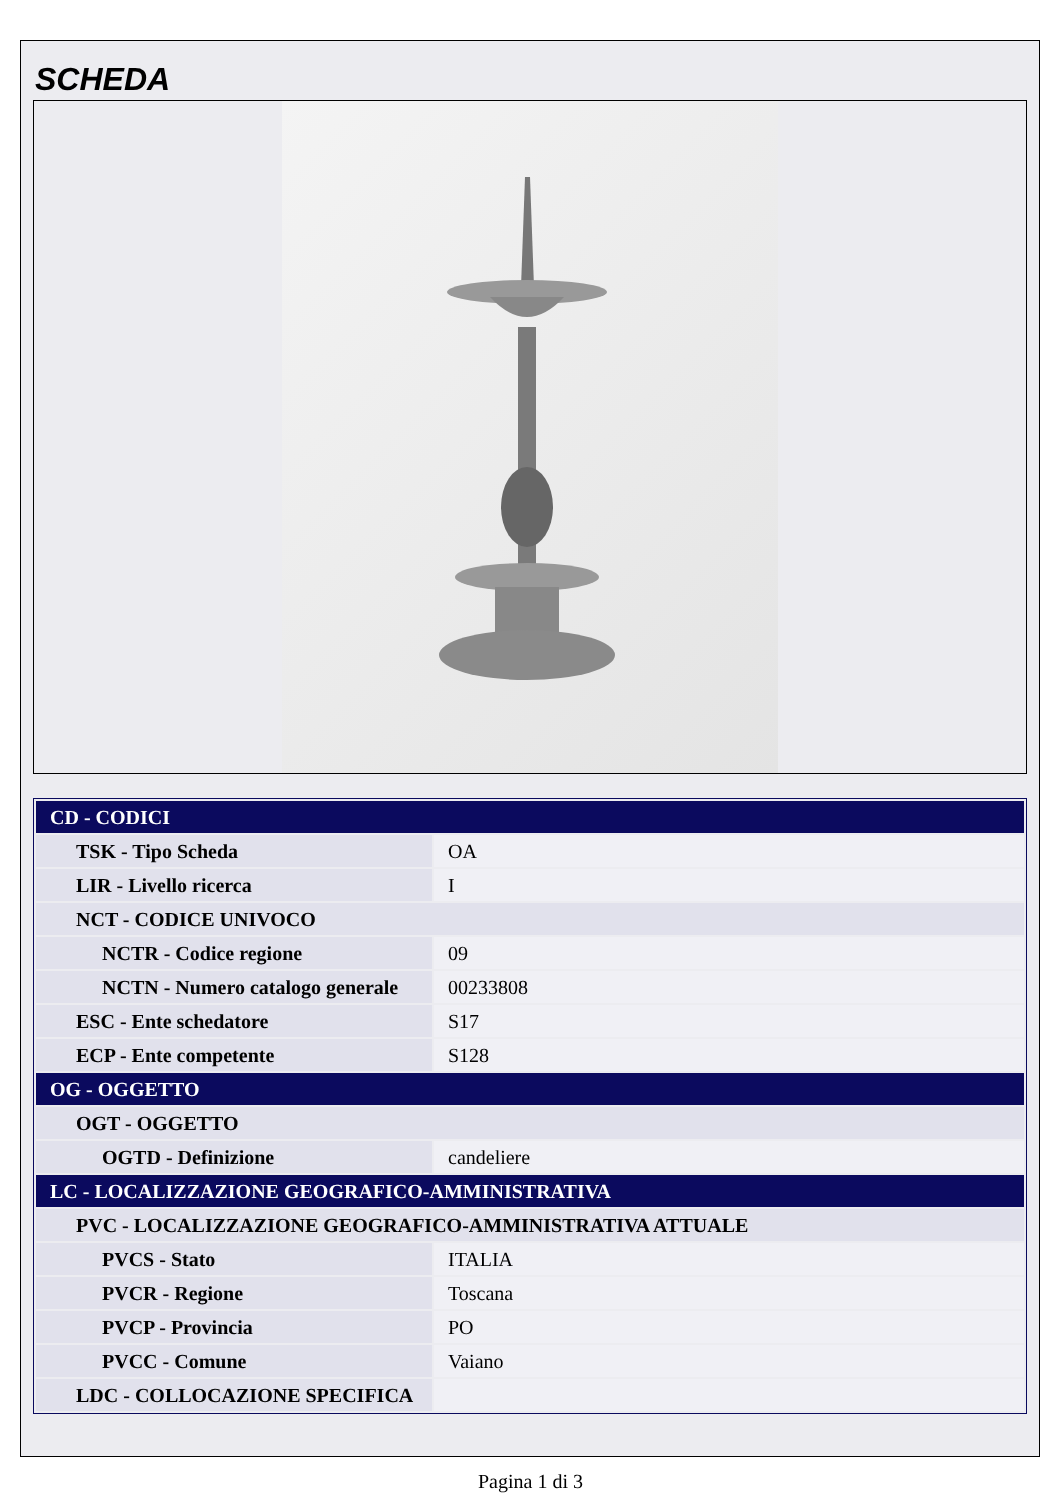SCHEDA
| CD - CODICI | |
| TSK - Tipo Scheda | OA |
| LIR - Livello ricerca | I |
| NCT - CODICE UNIVOCO | |
| NCTR - Codice regione | 09 |
| NCTN - Numero catalogo generale | 00233808 |
| ESC - Ente schedatore | S17 |
| ECP - Ente competente | S128 |
| OG - OGGETTO | |
| OGT - OGGETTO | |
| OGTD - Definizione | candeliere |
| LC - LOCALIZZAZIONE GEOGRAFICO-AMMINISTRATIVA | |
| PVC - LOCALIZZAZIONE GEOGRAFICO-AMMINISTRATIVA ATTUALE | |
| PVCS - Stato | ITALIA |
| PVCR - Regione | Toscana |
| PVCP - Provincia | PO |
| PVCC - Comune | Vaiano |
| LDC - COLLOCAZIONE SPECIFICA | |
Pagina 1 di 3